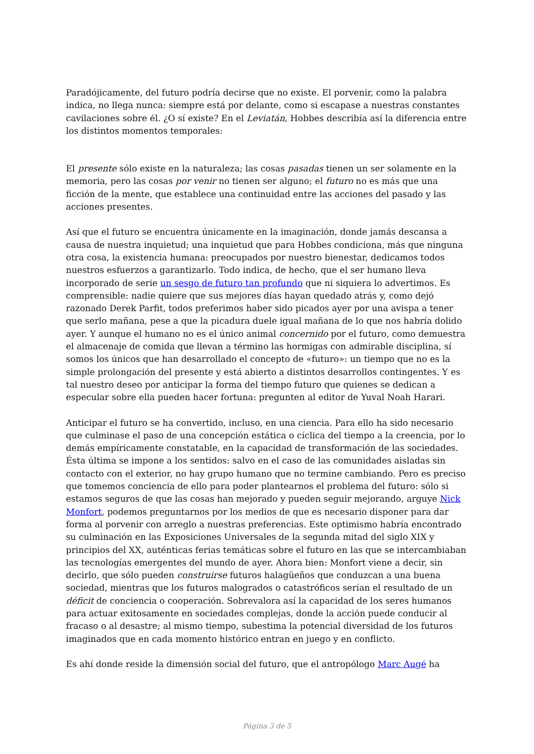Paradójicamente, del futuro podría decirse que no existe. El porvenir, como la palabra indica, no llega nunca: siempre está por delante, como si escapase a nuestras constantes cavilaciones sobre él. ¿O sí existe? En el Leviatán, Hobbes describía así la diferencia entre los distintos momentos temporales:
El presente sólo existe en la naturaleza; las cosas pasadas tienen un ser solamente en la memoria, pero las cosas por venir no tienen ser alguno; el futuro no es más que una ficción de la mente, que establece una continuidad entre las acciones del pasado y las acciones presentes.
Así que el futuro se encuentra únicamente en la imaginación, donde jamás descansa a causa de nuestra inquietud; una inquietud que para Hobbes condiciona, más que ninguna otra cosa, la existencia humana: preocupados por nuestro bienestar, dedicamos todos nuestros esfuerzos a garantizarlo. Todo indica, de hecho, que el ser humano lleva incorporado de serie un sesgo de futuro tan profundo que ni siquiera lo advertimos. Es comprensible: nadie quiere que sus mejores días hayan quedado atrás y, como dejó razonado Derek Parfit, todos preferimos haber sido picados ayer por una avispa a tener que serlo mañana, pese a que la picadura duele igual mañana de lo que nos habría dolido ayer. Y aunque el humano no es el único animal concernido por el futuro, como demuestra el almacenaje de comida que llevan a término las hormigas con admirable disciplina, sí somos los únicos que han desarrollado el concepto de «futuro»: un tiempo que no es la simple prolongación del presente y está abierto a distintos desarrollos contingentes. Y es tal nuestro deseo por anticipar la forma del tiempo futuro que quienes se dedican a especular sobre ella pueden hacer fortuna: pregunten al editor de Yuval Noah Harari.
Anticipar el futuro se ha convertido, incluso, en una ciencia. Para ello ha sido necesario que culminase el paso de una concepción estática o cíclica del tiempo a la creencia, por lo demás empíricamente constatable, en la capacidad de transformación de las sociedades. Ésta última se impone a los sentidos: salvo en el caso de las comunidades aisladas sin contacto con el exterior, no hay grupo humano que no termine cambiando. Pero es preciso que tomemos conciencia de ello para poder plantearnos el problema del futuro: sólo si estamos seguros de que las cosas han mejorado y pueden seguir mejorando, arguye Nick Monfort, podemos preguntarnos por los medios de que es necesario disponer para dar forma al porvenir con arreglo a nuestras preferencias. Este optimismo habría encontrado su culminación en las Exposiciones Universales de la segunda mitad del siglo XIX y principios del XX, auténticas ferias temáticas sobre el futuro en las que se intercambiaban las tecnologías emergentes del mundo de ayer. Ahora bien: Monfort viene a decir, sin decirlo, que sólo pueden construirse futuros halagüeños que conduzcan a una buena sociedad, mientras que los futuros malogrados o catastróficos serían el resultado de un déficit de conciencia o cooperación. Sobrevalora así la capacidad de los seres humanos para actuar exitosamente en sociedades complejas, donde la acción puede conducir al fracaso o al desastre; al mismo tiempo, subestima la potencial diversidad de los futuros imaginados que en cada momento histórico entran en juego y en conflicto.
Es ahí donde reside la dimensión social del futuro, que el antropólogo Marc Augé ha
Página 3 de 5